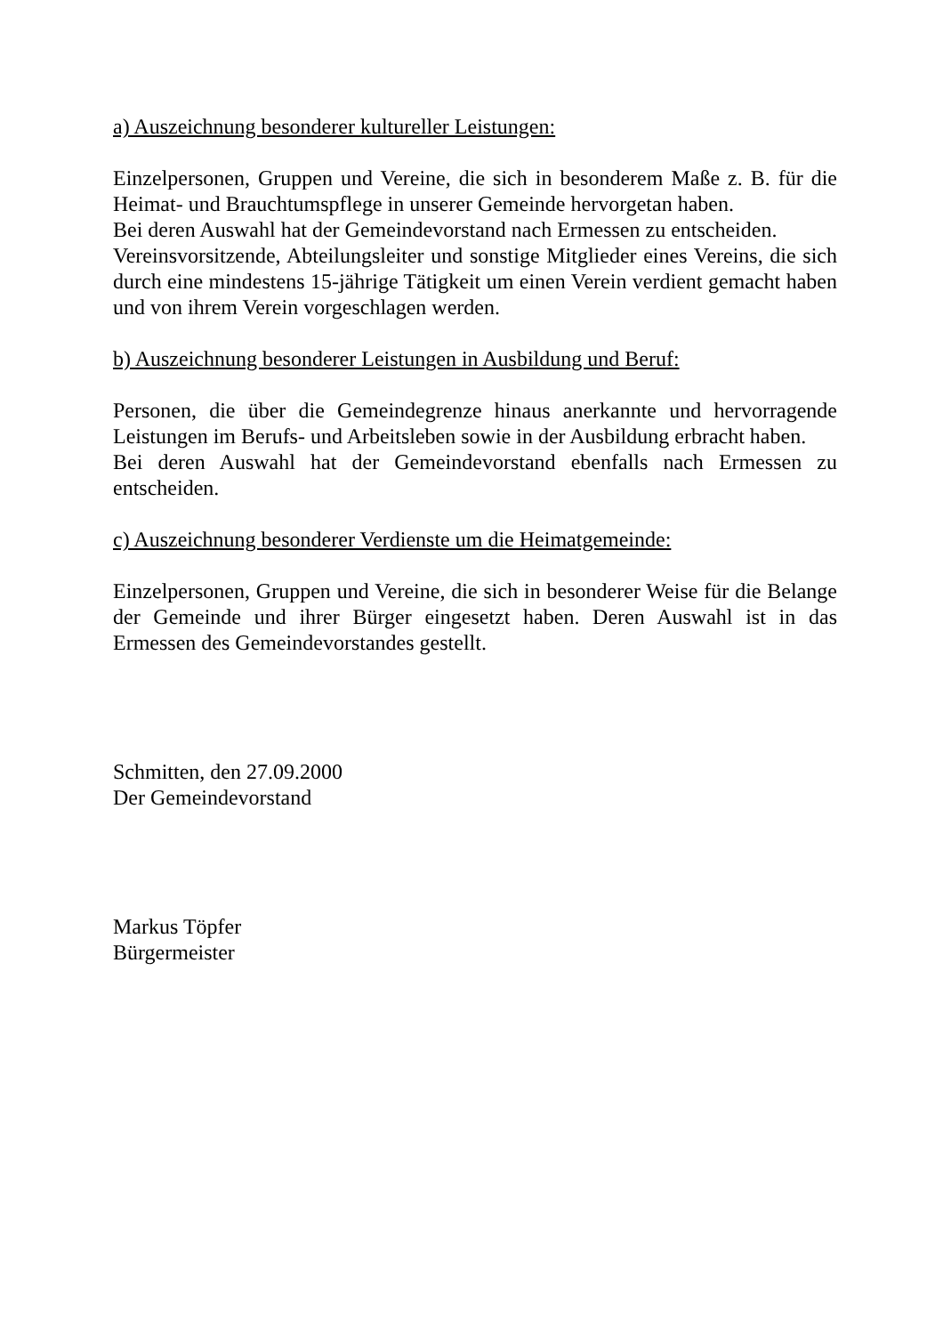a) Auszeichnung besonderer kultureller Leistungen:
Einzelpersonen, Gruppen und Vereine, die sich in besonderem Maße z. B. für die Heimat- und Brauchtumspflege in unserer Gemeinde hervorgetan haben.
Bei deren Auswahl hat der Gemeindevorstand nach Ermessen zu entscheiden.
Vereinsvorsitzende, Abteilungsleiter und sonstige Mitglieder eines Vereins, die sich durch eine mindestens 15-jährige Tätigkeit um einen Verein verdient gemacht haben und von ihrem Verein vorgeschlagen werden.
b) Auszeichnung besonderer Leistungen in Ausbildung und Beruf:
Personen, die über die Gemeindegrenze hinaus anerkannte und hervorragende Leistungen im Berufs- und Arbeitsleben sowie in der Ausbildung erbracht haben.
Bei deren Auswahl hat der Gemeindevorstand ebenfalls nach Ermessen zu entscheiden.
c) Auszeichnung besonderer Verdienste um die Heimatgemeinde:
Einzelpersonen, Gruppen und Vereine, die sich in besonderer Weise für die Belange der Gemeinde und ihrer Bürger eingesetzt haben. Deren Auswahl ist in das Ermessen des Gemeindevorstandes gestellt.
Schmitten, den 27.09.2000
Der Gemeindevorstand
Markus Töpfer
Bürgermeister